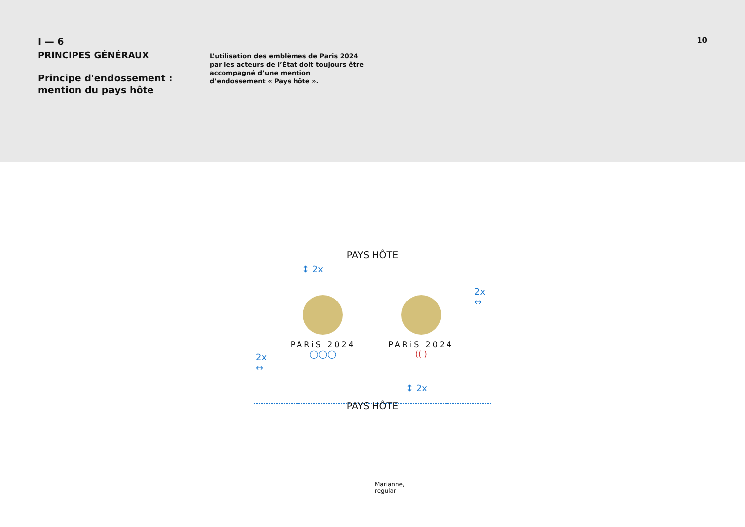I — 6
PRINCIPES GÉNÉRAUX
Principe d'endossement :
mention du pays hôte
L’utilisation des emblèmes de Paris 2024 par les acteurs de l’État doit toujours être accompagné d’une mention d’endossement « Pays hôte ».
10
PAYS HÔTE
↕ 2x
2x
↔
PARiS 2024
◯◯◯
PARiS 2024
(( )
2x
↔
↕ 2x
PAYS HÔTE
Marianne,
regular